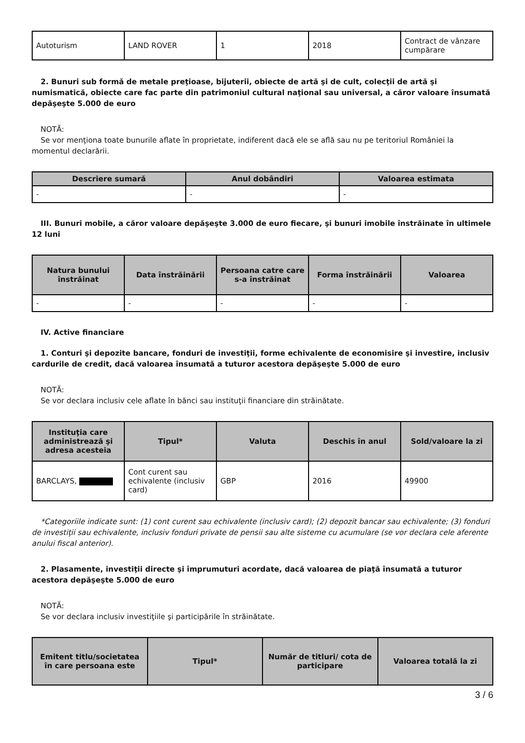| Autoturism | LAND ROVER | 1 | 2018 | Contract de vânzare cumpărare |
2. Bunuri sub formă de metale preţioase, bijuterii, obiecte de artă şi de cult, colecţii de artă şi numismatică, obiecte care fac parte din patrimoniul cultural naţional sau universal, a căror valoare însumată depăşeşte 5.000 de euro
NOTĂ:
Se vor menţiona toate bunurile aflate în proprietate, indiferent dacă ele se află sau nu pe teritoriul României la momentul declarării.
| Descriere sumară | Anul dobândiri | Valoarea estimata |
| --- | --- | --- |
| - | - | - |
III. Bunuri mobile, a căror valoare depăşeşte 3.000 de euro fiecare, şi bunuri imobile înstrăinate în ultimele 12 luni
| Natura bunului înstrăinat | Data înstrăinării | Persoana catre care s-a înstrăinat | Forma înstrăinării | Valoarea |
| --- | --- | --- | --- | --- |
| - | - | - | - | - |
IV. Active financiare
1. Conturi şi depozite bancare, fonduri de investiţii, forme echivalente de economisire şi investire, inclusiv cardurile de credit, dacă valoarea însumată a tuturor acestora depăşeşte 5.000 de euro
NOTĂ:
Se vor declara inclusiv cele aflate în bănci sau instituţii financiare din străinătate.
| Instituţia care administrează şi adresa acesteia | Tipul* | Valuta | Deschis în anul | Sold/valoare la zi |
| --- | --- | --- | --- | --- |
| BARCLAYS, | Cont curent sau echivalente (inclusiv card) | GBP | 2016 | 49900 |
*Categoriile indicate sunt: (1) cont curent sau echivalente (inclusiv card); (2) depozit bancar sau echivalente; (3) fonduri de investiţii sau echivalente, inclusiv fonduri private de pensii sau alte sisteme cu acumulare (se vor declara cele aferente anului fiscal anterior).
2. Plasamente, investiţii directe şi împrumuturi acordate, dacă valoarea de piaţă însumată a tuturor acestora depăşeşte 5.000 de euro
NOTĂ:
Se vor declara inclusiv investiţiile şi participările în străinătate.
| Emitent titlu/societatea în care persoana este | Tipul* | Număr de titluri/ cota de participare | Valoarea totală la zi |
| --- | --- | --- | --- |
3 / 6